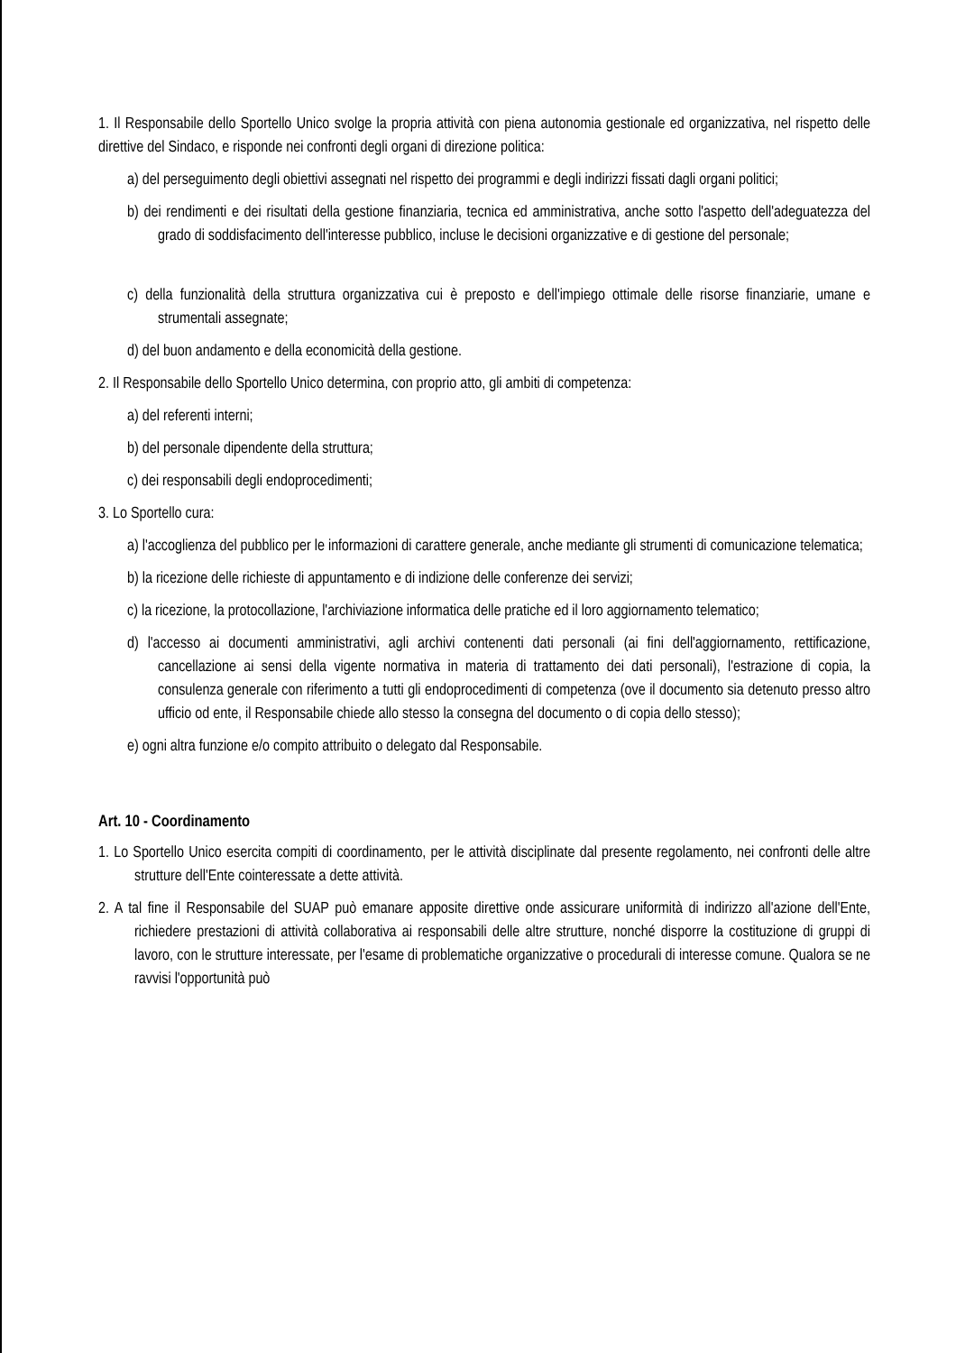1. Il Responsabile dello Sportello Unico svolge la propria attività con piena autonomia gestionale ed organizzativa, nel rispetto delle direttive del Sindaco, e risponde nei confronti degli organi di direzione politica:
a) del perseguimento degli obiettivi assegnati nel rispetto dei programmi e degli indirizzi fissati dagli organi politici;
b) dei rendimenti e dei risultati della gestione finanziaria, tecnica ed amministrativa, anche sotto l'aspetto dell'adeguatezza del grado di soddisfacimento dell'interesse pubblico, incluse le decisioni organizzative e di gestione del personale;
c) della funzionalità della struttura organizzativa cui è preposto e dell'impiego ottimale delle risorse finanziarie, umane e strumentali assegnate;
d) del buon andamento e della economicità della gestione.
2. Il Responsabile dello Sportello Unico determina, con proprio atto, gli ambiti di competenza:
a) del referenti interni;
b) del personale dipendente della struttura;
c) dei responsabili degli endoprocedimenti;
3. Lo Sportello cura:
a) l'accoglienza del pubblico per le informazioni di carattere generale, anche mediante gli strumenti di comunicazione telematica;
b) la ricezione delle richieste di appuntamento e di indizione delle conferenze dei servizi;
c) la ricezione, la protocollazione, l'archiviazione informatica delle pratiche ed il loro aggiornamento telematico;
d) l'accesso ai documenti amministrativi, agli archivi contenenti dati personali (ai fini dell'aggiornamento, rettificazione, cancellazione ai sensi della vigente normativa in materia di trattamento dei dati personali), l'estrazione di copia, la consulenza generale con riferimento a tutti gli endoprocedimenti di competenza (ove il documento sia detenuto presso altro ufficio od ente, il Responsabile chiede allo stesso la consegna del documento o di copia dello stesso);
e) ogni altra funzione e/o compito attribuito o delegato dal Responsabile.
Art. 10 - Coordinamento
1. Lo Sportello Unico esercita compiti di coordinamento, per le attività disciplinate dal presente regolamento, nei confronti delle altre strutture dell'Ente cointeressate a dette attività.
2. A tal fine il Responsabile del SUAP può emanare apposite direttive onde assicurare uniformità di indirizzo all'azione dell'Ente, richiedere prestazioni di attività collaborativa ai responsabili delle altre strutture, nonché disporre la costituzione di gruppi di lavoro, con le strutture interessate, per l'esame di problematiche organizzative o procedurali di interesse comune. Qualora se ne ravvisi l'opportunità può